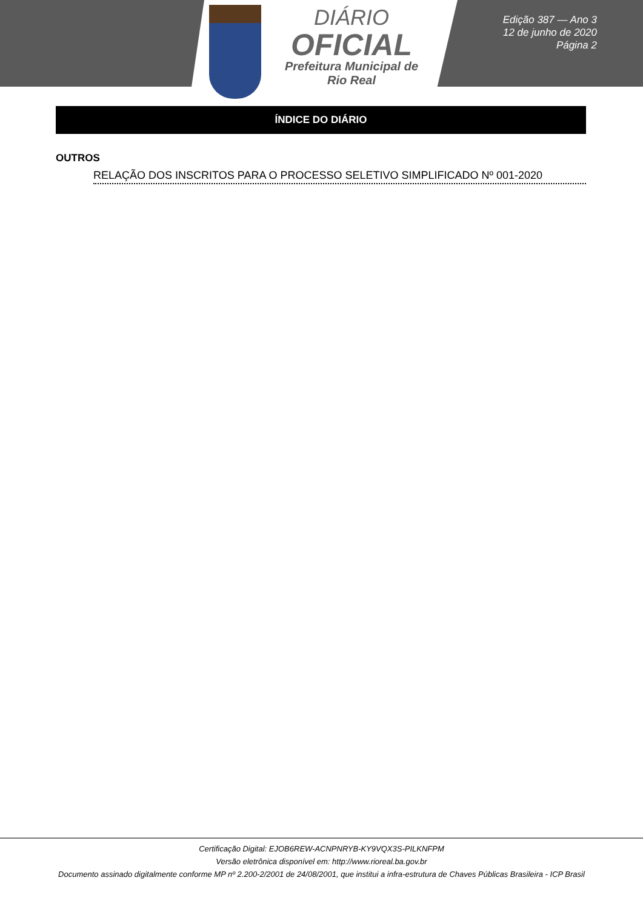DIÁRIO
OFICIAL
Prefeitura Municipal de
Rio Real
Edição 387 — Ano 3
12 de junho de 2020
Página 2
ÍNDICE DO DIÁRIO
OUTROS
RELAÇÃO DOS INSCRITOS PARA O PROCESSO SELETIVO SIMPLIFICADO Nº 001-2020
Certificação Digital: EJOB6REW-ACNPNRYB-KY9VQX3S-PILKNFPM
Versão eletrônica disponível em: http://www.rioreal.ba.gov.br
Documento assinado digitalmente conforme MP nº 2.200-2/2001 de 24/08/2001, que institui a infra-estrutura de Chaves Públicas Brasileira - ICP Brasil